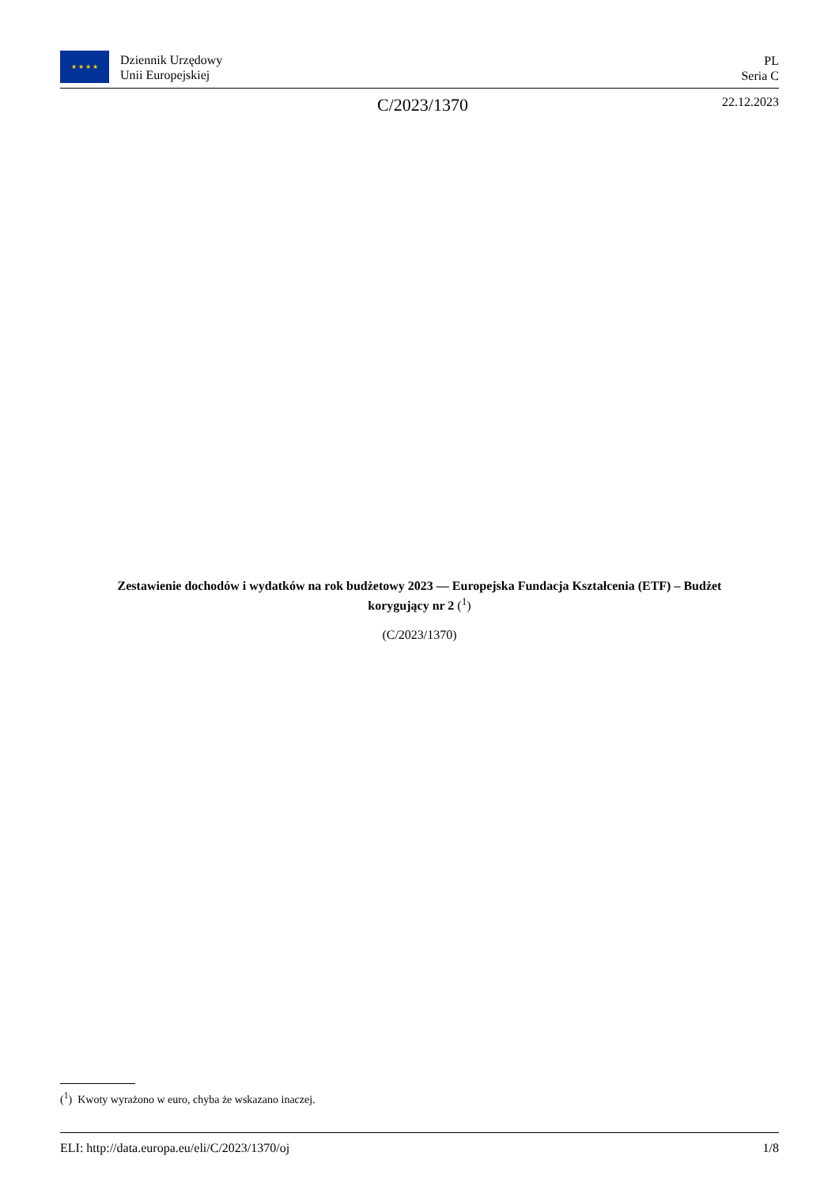★ ★ ★ ★
Dziennik Urzędowy
Unii Europejskiej
PL
Seria C
C/2023/1370
22.12.2023
Zestawienie dochodów i wydatków na rok budżetowy 2023 — Europejska Fundacja Kształcenia (ETF) – Budżet korygujący nr 2 (<sup>1</sup>)
(C/2023/1370)
(<sup>1</sup>) Kwoty wyrażono w euro, chyba że wskazano inaczej.
ELI: http://data.europa.eu/eli/C/2023/1370/oj 1/8